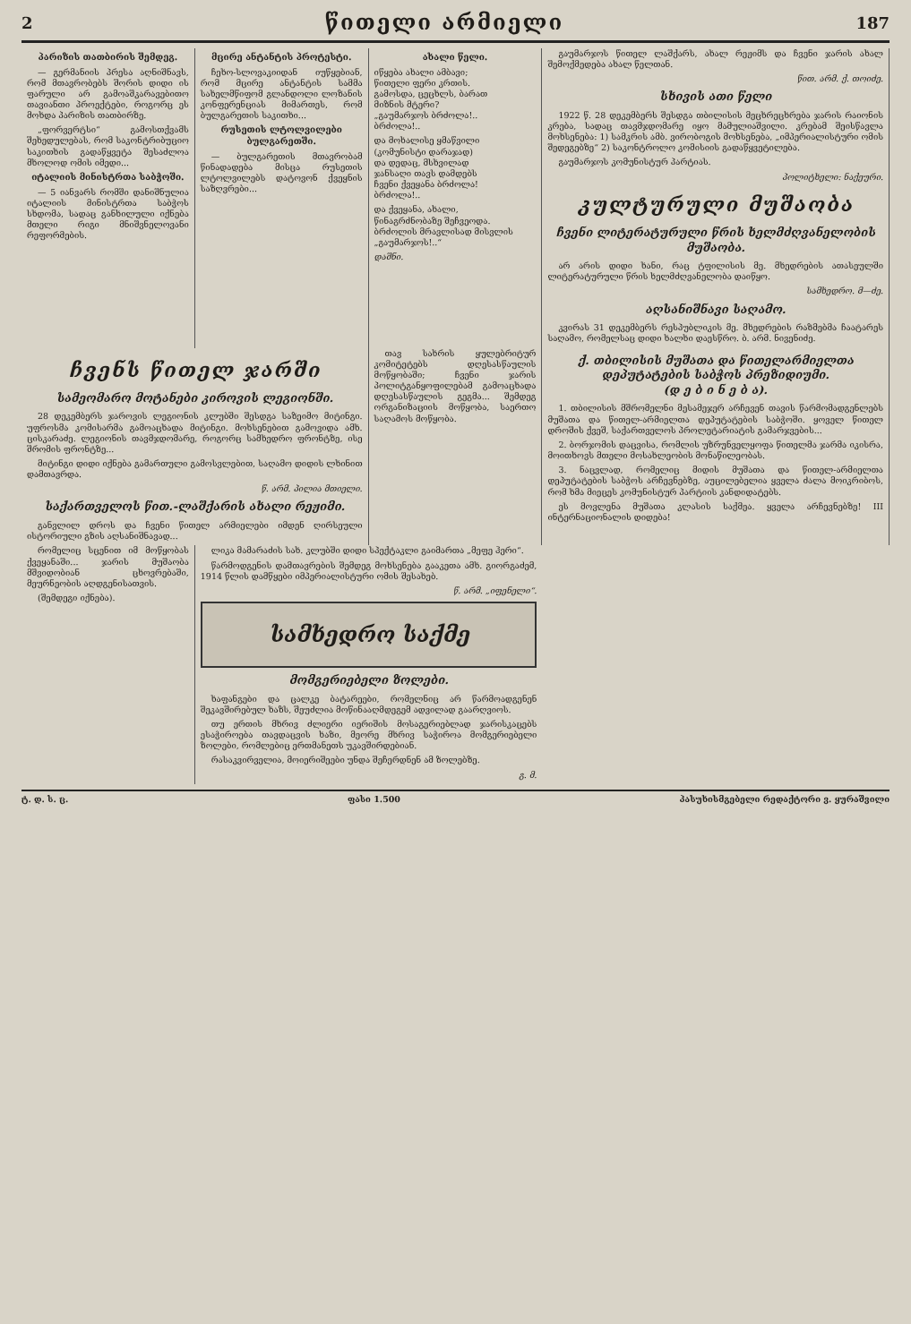2 წითელი არმიელი 187
პარიზის თათბირის შემდეგ.
— გერმანიის პრესა აღნიშნავს, რომ მთავრობებს შორის დიდი ის ფარული არ გამოაშკარავებითო თავიანთი პროექტები, როგორც ეს მოხდა პარიზის თათბირზე.
„ფორვერტსი“ გამოსთქვამს შეხედულებას, რომ საკონტრიბუციო საკითხის გადაწყვეტა შესაძლოა მხოლოდ ომის იმედი...
იტალიის მინისტრთა საბჭოში.
— 5 იანვარს რომში დანიშნულია იტალიის მინისტრთა საბჭოს სხდომა, სადაც განხილული იქნება მთელი რიგი მნიშვნელოვანი რეფორმების.
მცირე ანტანტის პროტესტი.
ჩეხო-სლოვაკიიდან იუწყებიან, რომ მცირე ანტანტის სამმა სახელმწიფომ გლანდოლი ლოზანის კონფერენციას მიმართეს, რომ ბულგარეთის საკითხი...
რუსეთის ლტოლვილები ბულგარეთში.
— ბულგარეთის მთავრობამ წინადადება მისცა რუსეთის ლტოლვილებს დატოვონ ქვეყნის საზღვრები...
ახალი წელი.
იწყება ახალი ამბავი;
წითელი ფერი კრთის.
გამოსდა, ცეცხლს, ბარათ
მიზნის მტერი?
„გაუმარჯოს ბრძოლა!..
ბრძოლა!..
და მოხალისე ყმაწვილი
(კომუნისტი დარაჯად)
და დედაც, მსხვილად
ჯანსაღი თავს დამდებს
ჩვენი ქვეყანა ბრძოლა!
ბრძოლა!..
და ქვეყანა, ახალი,
წინაგრძნობაზე შეჩვეოდა.
ბრძოლის მრავლისად მისვლის
„გაუმარჯოს!..“
დაშნი.
გაუმარჯოს წითელ ლაშქარს, ახალ რეჟიმს და ჩვენი ჯარის ახალ შემოქმედება ახალ წელთან.
წით. არმ. ქ. თოიძე.
სხივის ათი წელი
1922 წ. 28 დეკემბერს შესდგა თბილისის მეცხრეცხრება ჯარის რაიონის კრება, სადაც თავმჯდომარე იყო მამულიაშვილი. კრებამ შეისწავლა მოხსენება: 1) სამკრის ამბ. ვირობოგის მოხსენება, „იმპერიალისტური ომის შედეგებზე“ 2) საკონტროლო კომისიის გადაწყვეტილება.
გაუმარჯოს კომუნისტურ პარტიას.
პოლიტხელი: ნაქეური.
კულტურული მუშაობა
ჩვენი ლიტერატურული წრის ხელმძღვანელობის მუშაობა.
არ არის დიდი ხანი, რაც ტფილისის მე. მხედრების ათასეულში ლიტერატურული წრის ხელმძღვანელობა დაიწყო.
სამხედრო. მ—ძე.
აღსანიშნავი საღამო.
კვირას 31 დეკემბერს რესპუბლიკის მე. მხედრების რაზმებმა ჩაატარეს საღამო, რომელსაც დიდი ხალხი დაესწრო. ბ. არმ. ნივენიძე.
ჩვენს წითელ ჯარში
სამეომარო მოტანები კიროვის ლეგიონში.
28 დეკემბერს ჯაროვის ლეგიონის კლუბში შესდგა საზეიმო მიტინგი. უფროსმა კომისარმა გამოაცხადა მიტინგი. მოხსენებით გამოვიდა ამხ. ცისკარაძე. ლეგიონის თავმჯდომარე, როგორც სამხედრო ფრონტზე, ისე შრომის ფრონტზე...
მიტინგი დიდი იქნება გამართული გამოსვლებით, საღამო დიდის ლხინით დამთავრდა.
წ. არმ. პილია მთიელი.
საქართველოს წით.-ლაშქარის ახალი რეჟიმი.
განვლილ დროს და ჩვენი წითელ არმიელები იმდენ ღირსეული ისტორიული გზის აღსანიშნავად...
თავ სახრის ყულებრიტურ კომიტეტებს დღესასწაულის მოწყობაში; ჩვენი ჯარის პოლიტგანყოფილებამ გამოაცხადა დღესასწაულის გეგმა... შემდეგ ორგანიზაციის მოწყობა, საერთო საღამოს მოწყობა.
ქ. თბილისის მუშათა და წითელარმიელთა დეპუტატების საბჭოს პრეზიდიუმი.
(დ ე ბ ი ნ ე ბ ა).
1. თბილისის მშრომელნი მესამეჯერ არჩევენ თავის წარმომადგენლებს მუშათა და წითელ-არმიელთა დეპუტატების საბჭოში. ყოველ წითელ დროშის ქვეშ, საქართველოს პროლეტარიატის გამარჯვების...
2. ბორჯომის დაცვისა, რომლის უზრუნველყოფა წითელმა ჯარმა იკისრა, მოითხოვს მთელი მოსახლეობის მონაწილეობას.
3. ნაცვლად, რომელიც მიდის მუშათა და წითელ-არმიელთა დეპუტატების საბჭოს არჩევნებზე, აუცილებელია ყველა ძალა მოიკრიბოს, რომ ხმა მიეცეს კომუნისტურ პარტიის კანდიდატებს.
ეს მოვლენა მუშათა კლასის საქმეა. ყველა არჩევნებზე! III ინტერნაციონალის დიდება!
რომელიც სცენით იმ მოწყობას ქვეყანაში... ჯარის მუშაობა მშვიდობიან ცხოვრებაში, მეურნეობის აღდგენისათვის.
(შემდეგი იქნება).
ლიკა მამარაძის სახ. კლუბში დიდი სპექტაკლი გაიმართა „მეფე ჰერი“.
წარმოდგენის დამთავრების შემდეგ მოხსენება გააკეთა ამხ. გიორგაძემ, 1914 წლის დამწყები იმპერიალისტური ომის შესახებ.
წ. არმ. „იფენელი“.
სამხედრო საქმე
მომგერიებელი ზოლები.
ხაფანგები და ცალკე ბატარეები, რომელნიც არ წარმოადგენენ შეკავშირებულ ხაზს, შეუძლია მოწინააღმდეგემ ადვილად გაარღვიოს.
თუ ერთის მხრივ ძლიერი იერიშის მოსაგერიებლად ჯარისკაცებს ესაჭიროება თავდაცვის ხაზი, მეორე მხრივ საჭიროა მომგერიებელი ზოლები, რომლებიც ერთმანეთს უკავშირდებიან.
რასაკვირველია, მოიერიშეები უნდა შეჩერდნენ ამ ზოლებზე.
გ. მ.
ტ. დ. ს. ც. ფასი 1.500 პასუხისმგებელი რედაქტორი ვ. ყურაშვილი